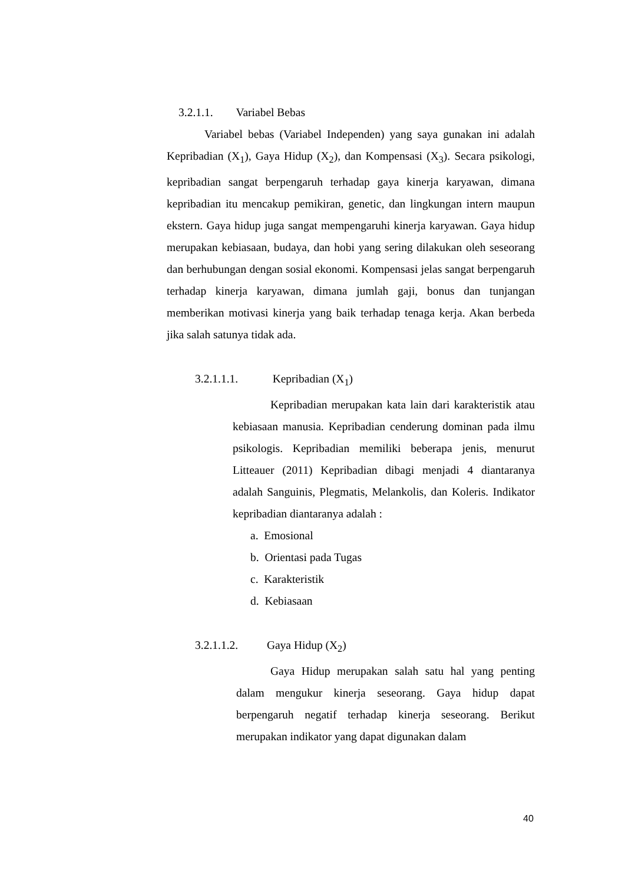3.2.1.1. Variabel Bebas
Variabel bebas (Variabel Independen) yang saya gunakan ini adalah Kepribadian (X<sub>1</sub>), Gaya Hidup (X<sub>2</sub>), dan Kompensasi (X<sub>3</sub>). Secara psikologi, kepribadian sangat berpengaruh terhadap gaya kinerja karyawan, dimana kepribadian itu mencakup pemikiran, genetic, dan lingkungan intern maupun ekstern. Gaya hidup juga sangat mempengaruhi kinerja karyawan. Gaya hidup merupakan kebiasaan, budaya, dan hobi yang sering dilakukan oleh seseorang dan berhubungan dengan sosial ekonomi. Kompensasi jelas sangat berpengaruh terhadap kinerja karyawan, dimana jumlah gaji, bonus dan tunjangan memberikan motivasi kinerja yang baik terhadap tenaga kerja. Akan berbeda jika salah satunya tidak ada.
3.2.1.1.1. Kepribadian (X<sub>1</sub>)
Kepribadian merupakan kata lain dari karakteristik atau kebiasaan manusia. Kepribadian cenderung dominan pada ilmu psikologis. Kepribadian memiliki beberapa jenis, menurut Litteauer (2011) Kepribadian dibagi menjadi 4 diantaranya adalah Sanguinis, Plegmatis, Melankolis, dan Koleris. Indikator kepribadian diantaranya adalah :
a. Emosional
b. Orientasi pada Tugas
c. Karakteristik
d. Kebiasaan
3.2.1.1.2. Gaya Hidup (X<sub>2</sub>)
Gaya Hidup merupakan salah satu hal yang penting dalam mengukur kinerja seseorang. Gaya hidup dapat berpengaruh negatif terhadap kinerja seseorang. Berikut merupakan indikator yang dapat digunakan dalam
40